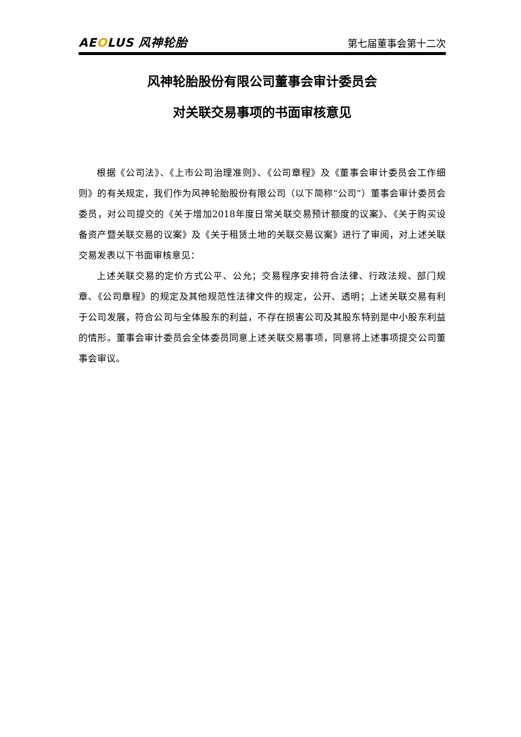AEOLUS 风神轮胎
第七届董事会第十二次
风神轮胎股份有限公司董事会审计委员会
对关联交易事项的书面审核意见
根据《公司法》、《上市公司治理准则》、《公司章程》及《董事会审计委员会工作细则》的有关规定，我们作为风神轮胎股份有限公司（以下简称“公司”）董事会审计委员会委员，对公司提交的《关于增加2018年度日常关联交易预计额度的议案》、《关于购买设备资产暨关联交易的议案》及《关于租赁土地的关联交易议案》进行了审阅，对上述关联交易发表以下书面审核意见：
上述关联交易的定价方式公平、公允；交易程序安排符合法律、行政法规、部门规章、《公司章程》的规定及其他规范性法律文件的规定，公开、透明；上述关联交易有利于公司发展，符合公司与全体股东的利益，不存在损害公司及其股东特别是中小股东利益的情形。董事会审计委员会全体委员同意上述关联交易事项，同意将上述事项提交公司董事会审议。